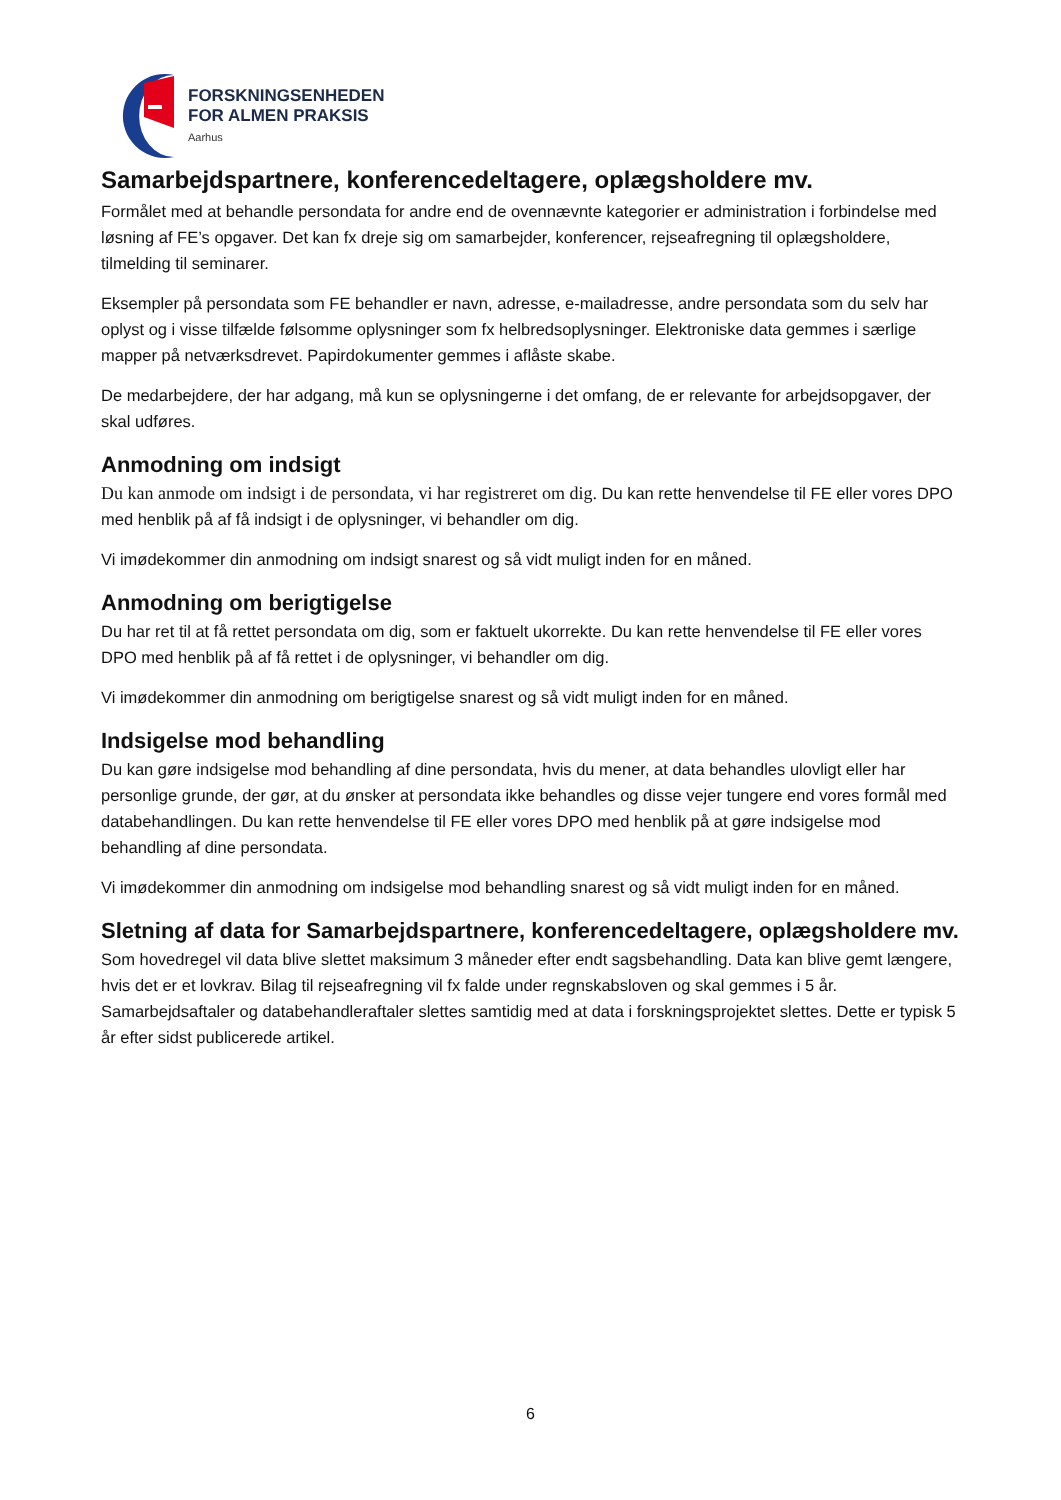FORSKNINGSENHEDEN
FOR ALMEN PRAKSIS
Aarhus
Samarbejdspartnere, konferencedeltagere, oplægsholdere mv.
Formålet med at behandle persondata for andre end de ovennævnte kategorier er administration i forbindelse med løsning af FE’s opgaver. Det kan fx dreje sig om samarbejder, konferencer, rejseafregning til oplægsholdere, tilmelding til seminarer.
Eksempler på persondata som FE behandler er navn, adresse, e-mailadresse, andre persondata som du selv har oplyst og i visse tilfælde følsomme oplysninger som fx helbredsoplysninger. Elektroniske data gemmes i særlige mapper på netværksdrevet. Papirdokumenter gemmes i aflåste skabe.
De medarbejdere, der har adgang, må kun se oplysningerne i det omfang, de er relevante for arbejdsopgaver, der skal udføres.
Anmodning om indsigt
Du kan anmode om indsigt i de persondata, vi har registreret om dig. Du kan rette henvendelse til FE eller vores DPO med henblik på af få indsigt i de oplysninger, vi behandler om dig.
Vi imødekommer din anmodning om indsigt snarest og så vidt muligt inden for en måned.
Anmodning om berigtigelse
Du har ret til at få rettet persondata om dig, som er faktuelt ukorrekte. Du kan rette henvendelse til FE eller vores DPO med henblik på af få rettet i de oplysninger, vi behandler om dig.
Vi imødekommer din anmodning om berigtigelse snarest og så vidt muligt inden for en måned.
Indsigelse mod behandling
Du kan gøre indsigelse mod behandling af dine persondata, hvis du mener, at data behandles ulovligt eller har personlige grunde, der gør, at du ønsker at persondata ikke behandles og disse vejer tungere end vores formål med databehandlingen. Du kan rette henvendelse til FE eller vores DPO med henblik på at gøre indsigelse mod behandling af dine persondata.
Vi imødekommer din anmodning om indsigelse mod behandling snarest og så vidt muligt inden for en måned.
Sletning af data for Samarbejdspartnere, konferencedeltagere, oplægsholdere mv.
Som hovedregel vil data blive slettet maksimum 3 måneder efter endt sagsbehandling. Data kan blive gemt længere, hvis det er et lovkrav. Bilag til rejseafregning vil fx falde under regnskabsloven og skal gemmes i 5 år. Samarbejdsaftaler og databehandleraftaler slettes samtidig med at data i forskningsprojektet slettes. Dette er typisk 5 år efter sidst publicerede artikel.
6